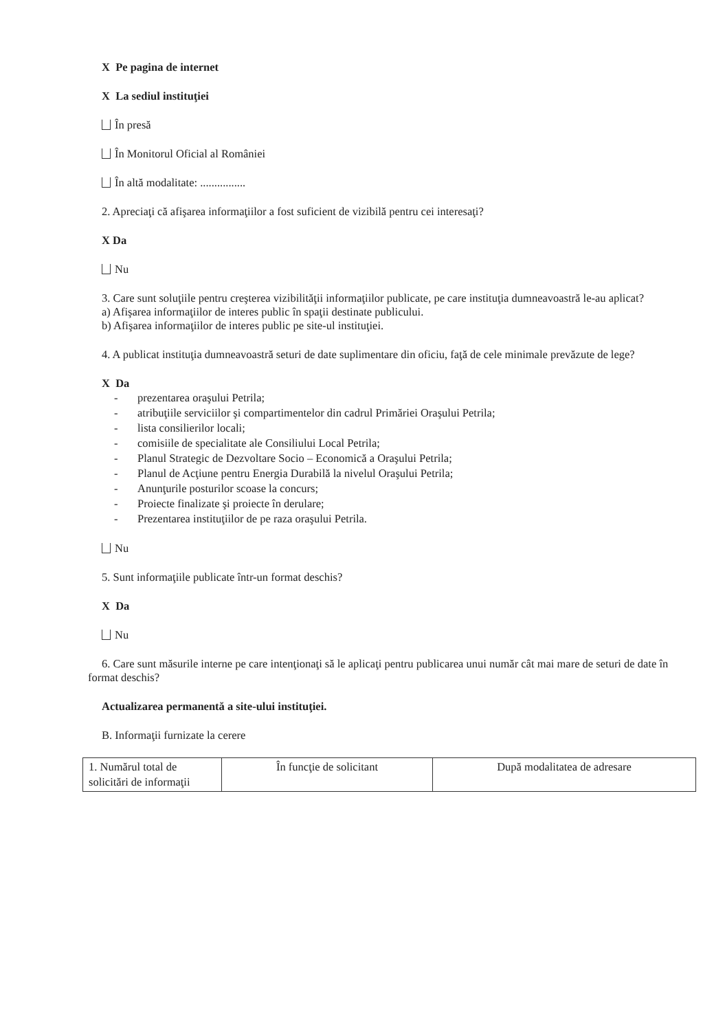X Pe pagina de internet
X La sediul instituţiei
În presă
În Monitorul Oficial al României
În altă modalitate: ................
2. Apreciaţi că afişarea informaţiilor a fost suficient de vizibilă pentru cei interesaţi?
X Da
Nu
3. Care sunt soluţiile pentru creşterea vizibilităţii informaţiilor publicate, pe care instituţia dumneavoastră le-au aplicat?
a) Afişarea informaţiilor de interes public în spaţii destinate publicului.
b) Afişarea informaţiilor de interes public pe site-ul instituţiei.
4. A publicat instituţia dumneavoastră seturi de date suplimentare din oficiu, faţă de cele minimale prevăzute de lege?
X Da
- prezentarea oraşului Petrila;
- atribuţiile serviciilor şi compartimentelor din cadrul Primăriei Oraşului Petrila;
- lista consilierilor locali;
- comisiile de specialitate ale Consiliului Local Petrila;
- Planul Strategic de Dezvoltare Socio – Economică a Oraşului Petrila;
- Planul de Acţiune pentru Energia Durabilă la nivelul Oraşului Petrila;
- Anunţurile posturilor scoase la concurs;
- Proiecte finalizate şi proiecte în derulare;
- Prezentarea instituţiilor de pe raza oraşului Petrila.
Nu
5. Sunt informaţiile publicate într-un format deschis?
X Da
Nu
6. Care sunt măsurile interne pe care intenţionaţi să le aplicaţi pentru publicarea unui număr cât mai mare de seturi de date în format deschis?
Actualizarea permanentă a site-ului instituţiei.
B. Informaţii furnizate la cerere
| 1. Numărul total de solicitări de informaţii | În funcţie de solicitant | După modalitatea de adresare |